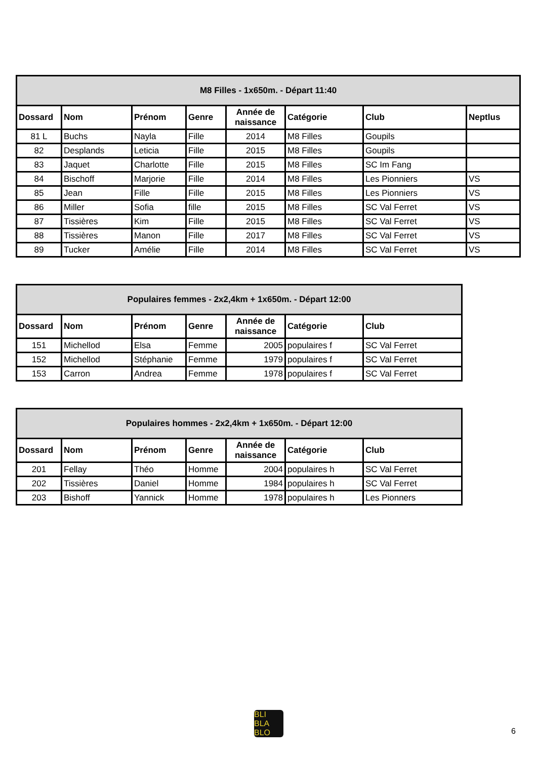| M8 Filles - 1x650m. - Départ 11:40 | | | | | | | |
| --- | --- | --- | --- | --- | --- | --- | --- |
| Dossard | Nom | Prénom | Genre | Année de naissance | Catégorie | Club | Neptlus |
| 81 L | Buchs | Nayla | Fille | 2014 | M8 Filles | Goupils | |
| 82 | Desplands | Leticia | Fille | 2015 | M8 Filles | Goupils | |
| 83 | Jaquet | Charlotte | Fille | 2015 | M8 Filles | SC Im Fang | |
| 84 | Bischoff | Marjorie | Fille | 2014 | M8 Filles | Les Pionniers | VS |
| 85 | Jean | Fille | Fille | 2015 | M8 Filles | Les Pionniers | VS |
| 86 | Miller | Sofia | fille | 2015 | M8 Filles | SC Val Ferret | VS |
| 87 | Tissières | Kim | Fille | 2015 | M8 Filles | SC Val Ferret | VS |
| 88 | Tissières | Manon | Fille | 2017 | M8 Filles | SC Val Ferret | VS |
| 89 | Tucker | Amélie | Fille | 2014 | M8 Filles | SC Val Ferret | VS |
| Populaires femmes - 2x2,4km + 1x650m. - Départ 12:00 | | | | | | |
| --- | --- | --- | --- | --- | --- | --- |
| Dossard | Nom | Prénom | Genre | Année de naissance | Catégorie | Club |
| 151 | Michellod | Elsa | Femme | 2005 | populaires f | SC Val Ferret |
| 152 | Michellod | Stéphanie | Femme | 1979 | populaires f | SC Val Ferret |
| 153 | Carron | Andrea | Femme | 1978 | populaires f | SC Val Ferret |
| Populaires hommes - 2x2,4km + 1x650m. - Départ 12:00 | | | | | | |
| --- | --- | --- | --- | --- | --- | --- |
| Dossard | Nom | Prénom | Genre | Année de naissance | Catégorie | Club |
| 201 | Fellay | Théo | Homme | 2004 | populaires h | SC Val Ferret |
| 202 | Tissières | Daniel | Homme | 1984 | populaires h | SC Val Ferret |
| 203 | Bishoff | Yannick | Homme | 1978 | populaires h | Les Pionners |
BLI
BLA
BLO
6